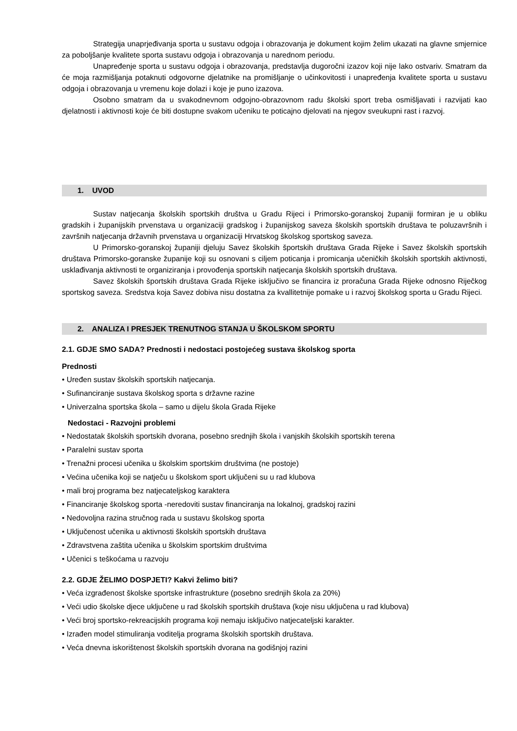Strategija unaprjeđivanja sporta u sustavu odgoja i obrazovanja je dokument kojim želim ukazati na glavne smjernice za poboljšanje kvalitete sporta sustavu odgoja i obrazovanja u narednom periodu.
Unapređenje sporta u sustavu odgoja i obrazovanja, predstavlja dugoročni izazov koji nije lako ostvariv. Smatram da će moja razmišljanja potaknuti odgovorne djelatnike na promišljanje o učinkovitosti i unapređenja kvalitete sporta u sustavu odgoja i obrazovanja u vremenu koje dolazi i koje je puno izazova.
Osobno smatram da u svakodnevnom odgojno-obrazovnom radu školski sport treba osmišljavati i razvijati kao djelatnosti i aktivnosti koje će biti dostupne svakom učeniku te poticajno djelovati na njegov sveukupni rast i razvoj.
1. UVOD
Sustav natjecanja školskih sportskih društva u Gradu Rijeci i Primorsko-goranskoj županiji formiran je u obliku gradskih i županijskih prvenstava u organizaciji gradskog i županijskog saveza školskih sportskih društava te poluzavršnih i završnih natjecanja državnih prvenstava u organizaciji Hrvatskog školskog sportskog saveza.
U Primorsko-goranskoj županiji djeluju Savez školskih športskih društava Grada Rijeke i Savez školskih sportskih društava Primorsko-goranske županije koji su osnovani s ciljem poticanja i promicanja učeničkih školskih sportskih aktivnosti, usklađivanja aktivnosti te organiziranja i provođenja sportskih natjecanja školskih sportskih društava.
Savez školskih športskih društava Grada Rijeke isključivo se financira iz proračuna Grada Rijeke odnosno Riječkog sportskog saveza. Sredstva koja Savez dobiva nisu dostatna za kvallitetnije pomake u i razvoj školskog sporta u Gradu Rijeci.
2. ANALIZA I PRESJEK TRENUTNOG STANJA U ŠKOLSKOM SPORTU
2.1. GDJE SMO SADA? Prednosti i nedostaci postojećeg sustava školskog sporta
Prednosti
• Uređen sustav školskih sportskih natjecanja.
• Sufinanciranje sustava školskog sporta s državne razine
• Univerzalna sportska škola – samo u dijelu škola Grada Rijeke
Nedostaci - Razvojni problemi
• Nedostatak školskih sportskih dvorana, posebno srednjih škola i vanjskih školskih sportskih terena
• Paralelni sustav sporta
• Trenažni procesi učenika u školskim sportskim društvima (ne postoje)
• Većina učenika koji se natječu u školskom sport uključeni su u rad klubova
• mali broj programa bez natjecateljskog karaktera
• Financiranje školskog sporta -neredoviti sustav financiranja na lokalnoj, gradskoj razini
• Nedovoljna razina stručnog rada u sustavu školskog sporta
• Uključenost učenika u aktivnosti školskih sportskih društava
• Zdravstvena zaštita učenika u školskim sportskim društvima
• Učenici s teškoćama u razvoju
2.2. GDJE ŽELIMO DOSPJETI? Kakvi želimo biti?
• Veća izgrađenost školske sportske infrastrukture (posebno srednjih škola za 20%)
• Veći udio školske djece uključene u rad školskih sportskih društava (koje nisu uključena u rad klubova)
• Veći broj sportsko-rekreacijskih programa koji nemaju isključivo natjecateljski karakter.
• Izrađen model stimuliranja voditelja programa školskih sportskih društava.
• Veća dnevna iskorištenost školskih sportskih dvorana na godišnjoj razini